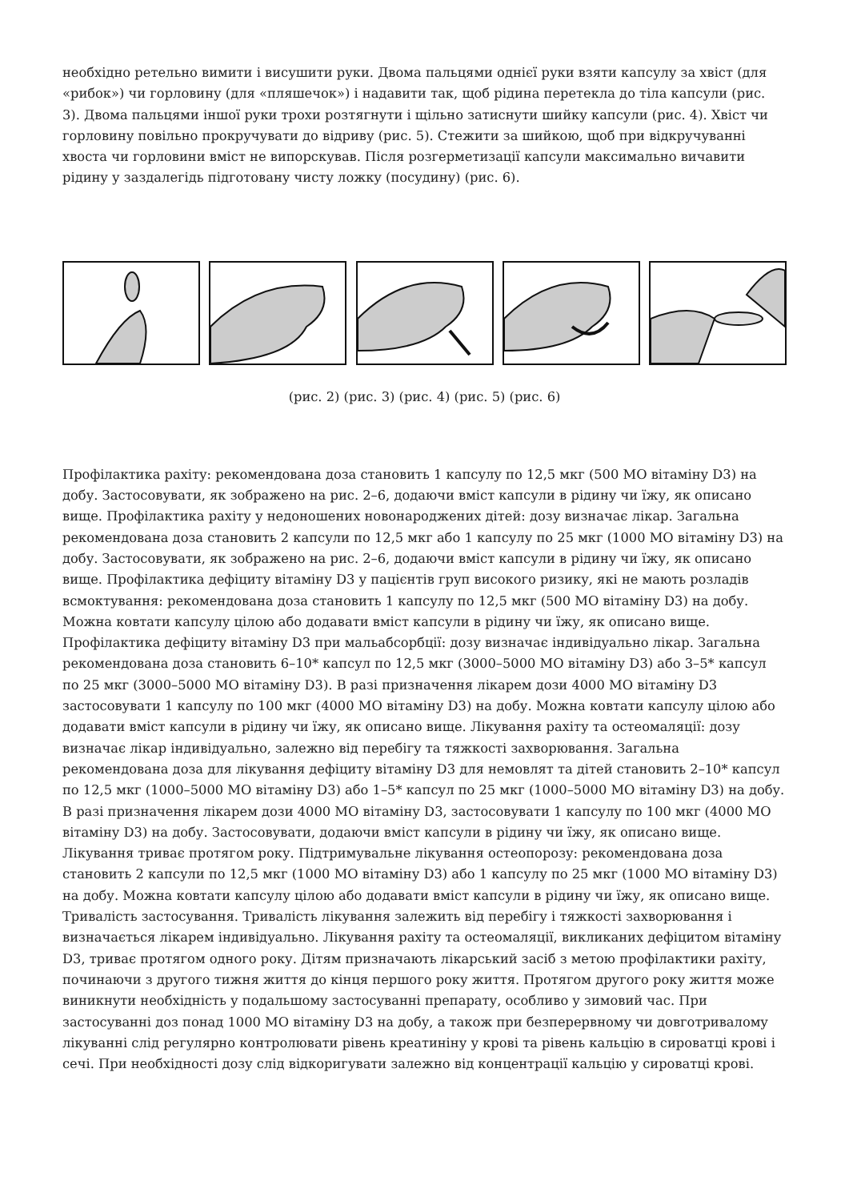необхідно ретельно вимити і висушити руки. Двома пальцями однієї руки взяти капсулу за хвіст (для «рибок») чи горловину (для «пляшечок») і надавити так, щоб рідина перетекла до тіла капсули (рис. 3). Двома пальцями іншої руки трохи розтягнути і щільно затиснути шийку капсули (рис. 4). Хвіст чи горловину повільно прокручувати до відриву (рис. 5). Стежити за шийкою, щоб при відкручуванні хвоста чи горловини вміст не випорскував. Після розгерметизації капсули максимально вичавити рідину у заздалегідь підготовану чисту ложку (посудину) (рис. 6).
(рис. 2) (рис. 3) (рис. 4) (рис. 5) (рис. 6)
Профілактика рахіту: рекомендована доза становить 1 капсулу по 12,5 мкг (500 МО вітаміну D3) на добу. Застосовувати, як зображено на рис. 2–6, додаючи вміст капсули в рідину чи їжу, як описано вище. Профілактика рахіту у недоношених новонароджених дітей: дозу визначає лікар. Загальна рекомендована доза становить 2 капсули по 12,5 мкг або 1 капсулу по 25 мкг (1000 МО вітаміну D3) на добу. Застосовувати, як зображено на рис. 2–6, додаючи вміст капсули в рідину чи їжу, як описано вище. Профілактика дефіциту вітаміну D3 у пацієнтів груп високого ризику, які не мають розладів всмоктування: рекомендована доза становить 1 капсулу по 12,5 мкг (500 МО вітаміну D3) на добу. Можна ковтати капсулу цілою або додавати вміст капсули в рідину чи їжу, як описано вище. Профілактика дефіциту вітаміну D3 при мальабсорбції: дозу визначає індивідуально лікар. Загальна рекомендована доза становить 6–10* капсул по 12,5 мкг (3000–5000 МО вітаміну D3) або 3–5* капсул по 25 мкг (3000–5000 МО вітаміну D3). В разі призначення лікарем дози 4000 МО вітаміну D3 застосовувати 1 капсулу по 100 мкг (4000 МО вітаміну D3) на добу. Можна ковтати капсулу цілою або додавати вміст капсули в рідину чи їжу, як описано вище. Лікування рахіту та остеомаляції: дозу визначає лікар індивідуально, залежно від перебігу та тяжкості захворювання. Загальна рекомендована доза для лікування дефіциту вітаміну D3 для немовлят та дітей становить 2–10* капсул по 12,5 мкг (1000–5000 МО вітаміну D3) або 1–5* капсул по 25 мкг (1000–5000 МО вітаміну D3) на добу. В разі призначення лікарем дози 4000 МО вітаміну D3, застосовувати 1 капсулу по 100 мкг (4000 МО вітаміну D3) на добу. Застосовувати, додаючи вміст капсули в рідину чи їжу, як описано вище. Лікування триває протягом року. Підтримувальне лікування остеопорозу: рекомендована доза становить 2 капсули по 12,5 мкг (1000 МО вітаміну D3) або 1 капсулу по 25 мкг (1000 МО вітаміну D3) на добу. Можна ковтати капсулу цілою або додавати вміст капсули в рідину чи їжу, як описано вище. Тривалість застосування. Тривалість лікування залежить від перебігу і тяжкості захворювання і визначається лікарем індивідуально. Лікування рахіту та остеомаляції, викликаних дефіцитом вітаміну D3, триває протягом одного року. Дітям призначають лікарський засіб з метою профілактики рахіту, починаючи з другого тижня життя до кінця першого року життя. Протягом другого року життя може виникнути необхідність у подальшому застосуванні препарату, особливо у зимовий час. При застосуванні доз понад 1000 МО вітаміну D3 на добу, а також при безперервному чи довготривалому лікуванні слід регулярно контролювати рівень креатиніну у крові та рівень кальцію в сироватці крові і сечі. При необхідності дозу слід відкоригувати залежно від концентрації кальцію у сироватці крові.